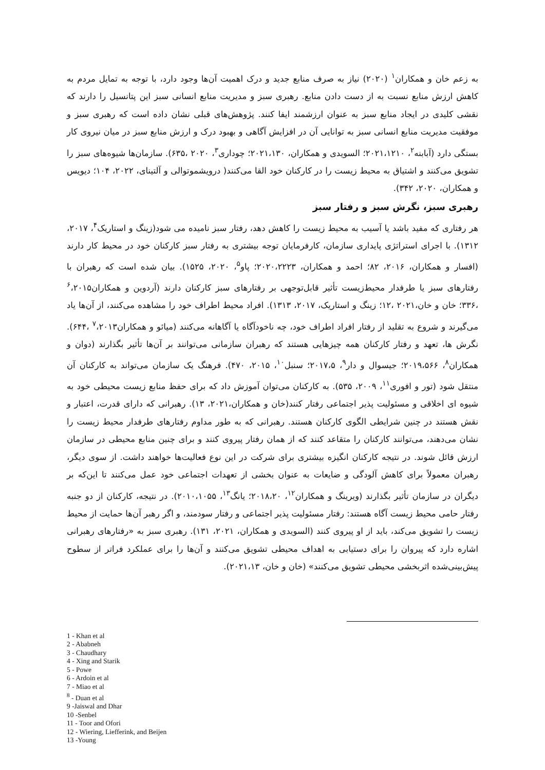به زعم خان و همکاران<sup>۱</sup> (۲۰۲۰) نیاز به صرف منابع جدید و درک اهمیت آن‌ها وجود دارد، با توجه به تمایل مردم به کاهش ارزش منابع نسبت به از دست دادن منابع. رهبری سبز و مدیریت منابع انسانی سبز این پتانسیل را دارند که نقشی کلیدی در ایجاد منابع سبز به عنوان ارزشمند ایفا کنند. پژوهش‌های قبلی نشان داده است که رهبری سبز و موفقیت مدیریت منابع انسانی سبز به توانایی آن در افزایش آگاهی و بهبود درک و ارزش منابع سبز در میان نیروی کار بستگی دارد (آبابنه<sup>۲</sup>، ۲۰۲۱،۱۲۱۰؛ السویدی و همکاران، ۲۰۲۱،۱۳۰؛ چوداری<sup>۳</sup>، ۲۰۲۰ ،۶۳۵). سازمان‌ها شیوه‌های سبز را تشویق می‌کنند و اشتیاق به محیط زیست را در کارکنان خود القا می‌کنند( درویشموتوالی و آلتینای، ۲۰۲۲، ۱۰۴؛ دیویس و همکاران، ۲۰۲۰، ۳۴۲).
رهبری سبز، نگرش سبز و رفتار سبز
هر رفتاری که مفید باشد یا آسیب به محیط زیست را کاهش دهد، رفتار سبز نامیده می شود(زینگ و استاریک<sup>۴</sup>، ۲۰۱۷، ۱۳۱۲). با اجرای استراتژی پایداری سازمان، کارفرمایان توجه بیشتری به رفتار سبز کارکنان خود در محیط کار دارند (افسار و همکاران، ۲۰۱۶، ۸۲؛ احمد و همکاران، ۲۰۲۰،۲۲۲۳؛ پاو<sup>۵</sup>، ۲۰۲۰، ۱۵۲۵). بیان شده است که رهبران با رفتارهای سبز یا طرفدار محیط‌زیست تأثیر قابل‌توجهی بر رفتارهای سبز کارکنان دارند (آردوین و همکاران<sup>۶</sup>،۲۰۱۵ ،۳۳۶؛ خان و خان،۲۰۲۱ ،۱۲؛ زینگ و استاریک، ۲۰۱۷، ۱۳۱۳). افراد محیط اطراف خود را مشاهده می‌کنند، از آن‌ها یاد می‌گیرند و شروع به تقلید از رفتار افراد اطراف خود، چه ناخودآگاه یا آگاهانه می‌کنند (میائو و همکاران<sup>۷</sup>،۲۰۱۳ ،۶۴۴). نگرش ها، تعهد و رفتار کارکنان همه چیزهایی هستند که رهبران سازمانی می‌توانند بر آن‌ها تأثیر بگذارند (دوان و همکاران<sup>۸</sup>، ۲۰۱۹،۵۶۶؛ جیسوال و دار<sup>۹</sup>، ۲۰۱۷،۵؛ سنبل<sup>۱۰</sup>، ۲۰۱۵، ۴۷۰). فرهنگ یک سازمان می‌تواند به کارکنان آن منتقل شود (تور و افوری<sup>۱۱</sup>، ۲۰۰۹، ۵۳۵). به کارکنان می‌توان آموزش داد که برای حفظ منابع زیست محیطی خود به شیوه ای اخلاقی و مسئولیت پذیر اجتماعی رفتار کنند(خان و همکاران،۲۰۲۱، ۱۳). رهبرانی که دارای قدرت، اعتبار و نقش هستند در چنین شرایطی الگوی کارکنان هستند. رهبرانی که به طور مداوم رفتارهای طرفدار محیط زیست را نشان می‌دهند، می‌توانند کارکنان را متقاعد کنند که از همان رفتار پیروی کنند و برای چنین منابع محیطی در سازمان ارزش قائل شوند. در نتیجه کارکنان انگیزه بیشتری برای شرکت در این نوع فعالیت‌ها خواهند داشت. از سوی دیگر، رهبران معمولاً برای کاهش آلودگی و ضایعات به عنوان بخشی از تعهدات اجتماعی خود عمل می‌کنند تا این‌که بر دیگران در سازمان تأثیر بگذارند (ویرینگ و همکاران<sup>۱۲</sup>، ۲۰۱۸،۲۰؛ یانگ<sup>۱۳</sup>، ۲۰۱۰،۱۰۵۵). در نتیجه، کارکنان از دو جنبه رفتار حامی محیط زیست آگاه هستند: رفتار مسئولیت پذیر اجتماعی و رفتار سودمند، و اگر رهبر آن‌ها حمایت از محیط زیست را تشویق می‌کند، باید از او پیروی کنند (السویدی و همکاران، ۲۰۲۱، ۱۳۱). رهبری سبز به «رفتارهای رهبرانی اشاره دارد که پیروان را برای دستیابی به اهداف محیطی تشویق می‌کنند و آن‌ها را برای عملکرد فراتر از سطوح پیش‌بینی‌شده اثربخشی محیطی تشویق می‌کنند» (خان و خان، ۲۰۲۱،۱۳).
1 - Khan et al
2 - Ababneh
3 - Chaudhary
4 - Xing and Starik
5 - Powe
6 - Ardoin et al
7 - Miao et al
<sup>8</sup> - Duan et al
9 -Jaiswal and Dhar
10 -Senbel
11 - Toor and Ofori
12 - Wiering, Liefferink, and Beijen
13 -Young